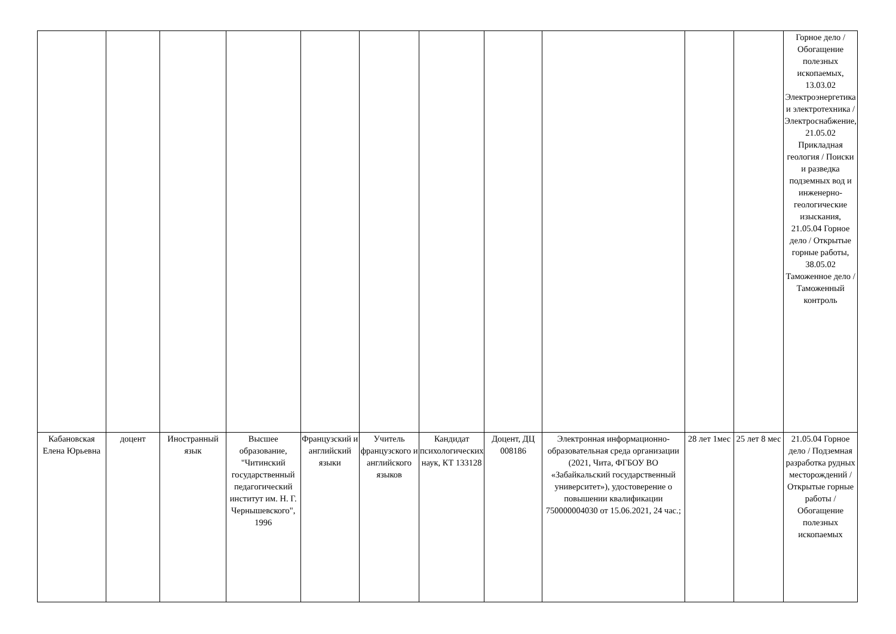| | | | | | | | | | | | Горное дело / Обогащение полезных ископаемых, 13.03.02 Электроэнергетика и электротехника / Электроснабжение, 21.05.02 Прикладная геология / Поиски и разведка подземных вод и инженерно-геологические изыскания, 21.05.04 Горное дело / Открытые горные работы, 38.05.02 Таможенное дело /Таможенный контроль |
| Кабановская Елена Юрьевна | доцент | Иностранный язык | Высшее образование, "Читинский государственный педагогический институт им. Н. Г. Чернышевского", 1996 | Французский и английский языки | Учитель французского и английского языков | Кандидат психологических наук, КТ 133128 | Доцент, ДЦ 008186 | Электронная информационно-образовательная среда организации (2021, Чита, ФГБОУ ВО «Забайкальский государственный университет»), удостоверение о повышении квалификации 750000004030 от 15.06.2021, 24 час.; | 28 лет 1мес | 25 лет 8 мес | 21.05.04 Горное дело / Подземная разработка рудных месторождений / Открытые горные работы / Обогащение полезных ископаемых |